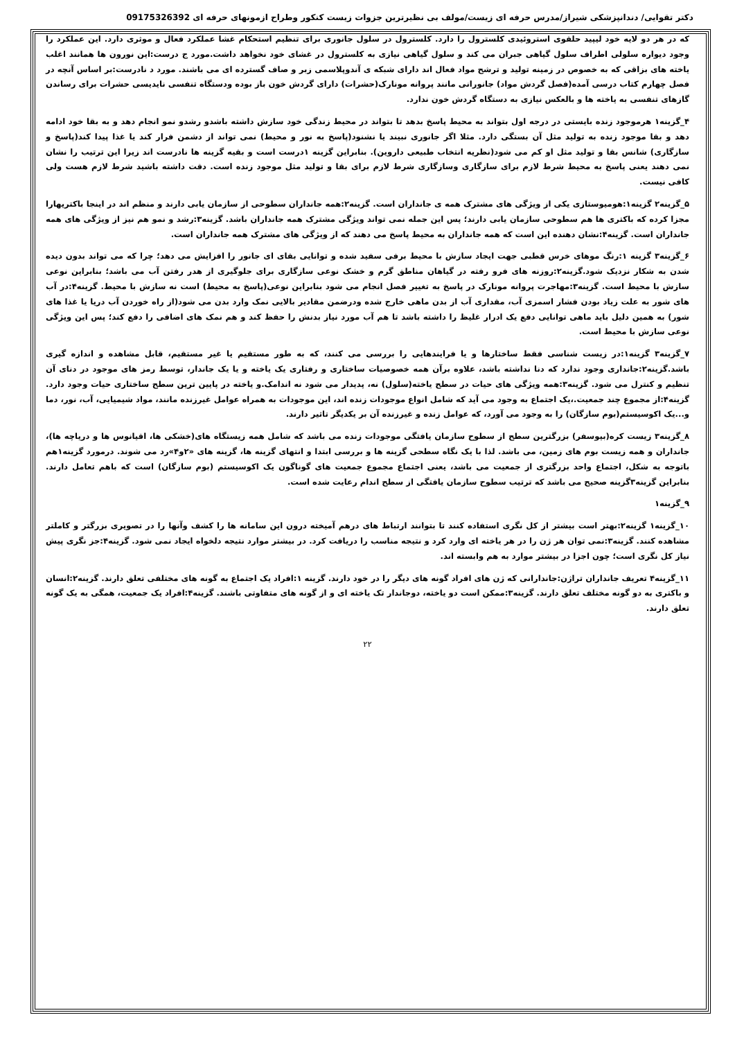دکتر تقوایی/ دندانپزشکی شیراز/مدرس حرفه ای زیست/مولف بی نظیرترین جزوات زیست کنکور وطراح ازمونهای حرفه ای 09175326392
که در هر دو لایه خود لیپید حلقوی استروئیدی کلسترول را دارد. کلسترول در سلول جانوری برای تنظیم استحکام غشا عملکرد فعال و موثری دارد. این عملکرد را وجود دیواره سلولی اطراف سلول گیاهی جبران می کند و سلول گیاهی نیازی به کلسترول در غشای خود نخواهد داشت.مورد ج درست:این نورون ها همانند اغلب یاخته های بزاقی که به خصوص در زمینه تولید و ترشح مواد فعال اند دارای شبکه ی آندوپلاسمی زبر و صاف گسترده ای می باشند. مورد د نادرست:بر اساس آنچه در فصل چهارم کتاب درسی آمده(فصل گردش مواد) جانورانی مانند پروانه مونارک(حشرات) دارای گردش خون باز بوده ودستگاه تنفسی نایدیسی حشرات برای رساندن گازهای تنفسی به یاخته ها و بالعکس نیازی به دستگاه گردش خون ندارد.
۴_گزینه۱ هرموجود زنده بایستی در درجه اول بتواند به محیط پاسخ بدهد تا بتواند در محیط زندگی خود سازش داشته باشدو رشدو نمو انجام دهد و به بقا خود ادامه دهد و بقا موجود زنده به تولید مثل آن بستگی دارد. مثلا اگر جانوری نبیند یا نشنود(پاسخ به نور و محیط) نمی تواند از دشمن فرار کند یا غذا پیدا کند(پاسخ و سازگاری) شانس بقا و تولید مثل او کم می شود(نظریه انتخاب طبیعی داروین). بنابراین گزینه ۱درست است و بقیه گزینه ها نادرست اند زیرا این ترتیب را نشان نمی دهند یعنی پاسخ به محیط شرط لازم برای سازگاری وسازگاری شرط لازم برای بقا و تولید مثل موجود زنده است. دقت داشته باشید شرط لازم هست ولی کافی نیست.
۵_گزینه۲ گزینه۱:هومیوستازی یکی از ویژگی های مشترک همه ی جانداران است. گزینه۲:همه جانداران سطوحی از سازمان یابی دارند و منظم اند در اینجا باکتریهارا مجزا کرده که باکتری ها هم سطوحی سازمان یابی دارند؛ پس این جمله نمی تواند ویژگی مشترک همه جانداران باشد. گزینه۳:رشد و نمو هم نیز از ویژگی های همه جانداران است. گزینه۴:نشان دهنده این است که همه جانداران به محیط پاسخ می دهند که از ویژگی های مشترک همه جانداران است.
۶_گزینه۳ گزینه ۱:رنگ موهای خرس قطبی جهت ایجاد سازش با محیط برفی سفید شده و توانایی بقای ای جانور را افزایش می دهد؛ چرا که می تواند بدون دیده شدن به شکار نزدیک شود.گزینه۲:روزنه های فرو رفته در گیاهان مناطق گرم و خشک نوعی سازگاری برای جلوگیری از هدر رفتن آب می باشد؛ بنابراین نوعی سازش با محیط است. گزینه۳:مهاجرت پروانه مونارک در پاسخ به تغییر فصل انجام می شود بنابراین نوعی(پاسخ به محیط) است نه سازش با محیط. گزینه۴:در آب های شور به علت زیاد بودن فشار اسمزی آب، مقداری آب از بدن ماهی خارج شده ودرضمن مقادیر بالایی نمک وارد بدن می شود(از راه خوردن آب دریا یا غذا های شور) به همین دلیل باید ماهی توانایی دفع یک ادرار غلیظ را داشته باشد تا هم آب مورد نیاز بدنش را حفظ کند و هم نمک های اضافی را دفع کند؛ پس این ویژگی نوعی سازش با محیط است.
۷_گزینه۳ گزینه۱:در زیست شناسی فقط ساختارها و یا فرایندهایی را بررسی می کنند، که به طور مستقیم یا غیر مستقیم، قابل مشاهده و اندازه گیری باشد.گزینه۲:جانداری وجود ندارد که دنا نداشته باشد، علاوه برآن همه خصوصیات ساختاری و رفتاری یک یاخته و یا یک جاندار، توسط رمز های موجود در دنای آن تنظیم و کنترل می شود. گزینه۳:همه ویژگی های حیات در سطح یاخته(سلول) نه، پدیدار می شود نه اندامک.و یاخته در پایین ترین سطح ساختاری حیات وجود دارد. گزینه۴:از مجموع چند جمعیت.،یک اجتماع به وجود می آید که شامل انواع موجودات زنده اند، این موجودات به همراه عوامل غیرزنده مانند، مواد شیمیایی، آب، نور، دما و...یک اکوسیستم(بوم سازگان) را به وجود می آورد، که عوامل زنده و غیرزنده آن بر یکدیگر تاثیر دارند.
۸_گزینه۳ زیست کره(بیوسفر) بزرگترین سطح از سطوح سازمان یافتگی موجودات زنده می باشد که شامل همه زیستگاه های(خشکی ها، اقیانوس ها و دریاچه ها)، جانداران و همه زیست بوم های زمین، می باشد. لذا با یک نگاه سطحی گزینه ها و بررسی ابتدا و انتهای گزینه ها، گزینه های «۲و۴»رد می شوند. درمورد گزینه۱هم باتوجه به شکل، اجتماع واحد بزرگتری از جمعیت می باشد، یعنی اجتماع مجموع جمعیت های گوناگون یک اکوسیستم (بوم سازگان) است که باهم تعامل دارند. بنابراین گزینه۳گزینه صحیح می باشد که ترتیب سطوح سازمان یافتگی از سطح اندام رعایت شده است.
۹_گزینه۱
۱۰_گزینه۱ گزینه۲:بهتر است بیشتر از کل نگری استفاده کنند تا بتوانند ارتباط های درهم آمیخته درون این سامانه ها را کشف وآنها را در تصویری بزرگتر و کاملتر مشاهده کنند. گزینه۳:نمی توان هر ژن را در هر یاخته ای وارد کرد و نتیجه مناسب را دریافت کرد. در بیشتر موارد نتیجه دلخواه ایجاد نمی شود. گزینه۴:جز نگری پیش نیاز کل نگری است؛ چون اجزا در بیشتر موارد به هم وابسته اند.
۱۱_گزینه۴ تعریف جانداران تراژن:جاندارانی که ژن های افراد گونه های دیگر را در خود دارند. گزینه ۱:افراد یک اجتماع به گونه های مختلفی تعلق دارند. گزینه۲:انسان و باکتری به دو گونه مختلف تعلق دارند. گزینه۳:ممکن است دو یاخته، دوجاندار تک یاخته ای و از گونه های متفاوتی باشند. گزینه۴:افراد یک جمعیت، همگی به یک گونه تعلق دارند.
۲۲